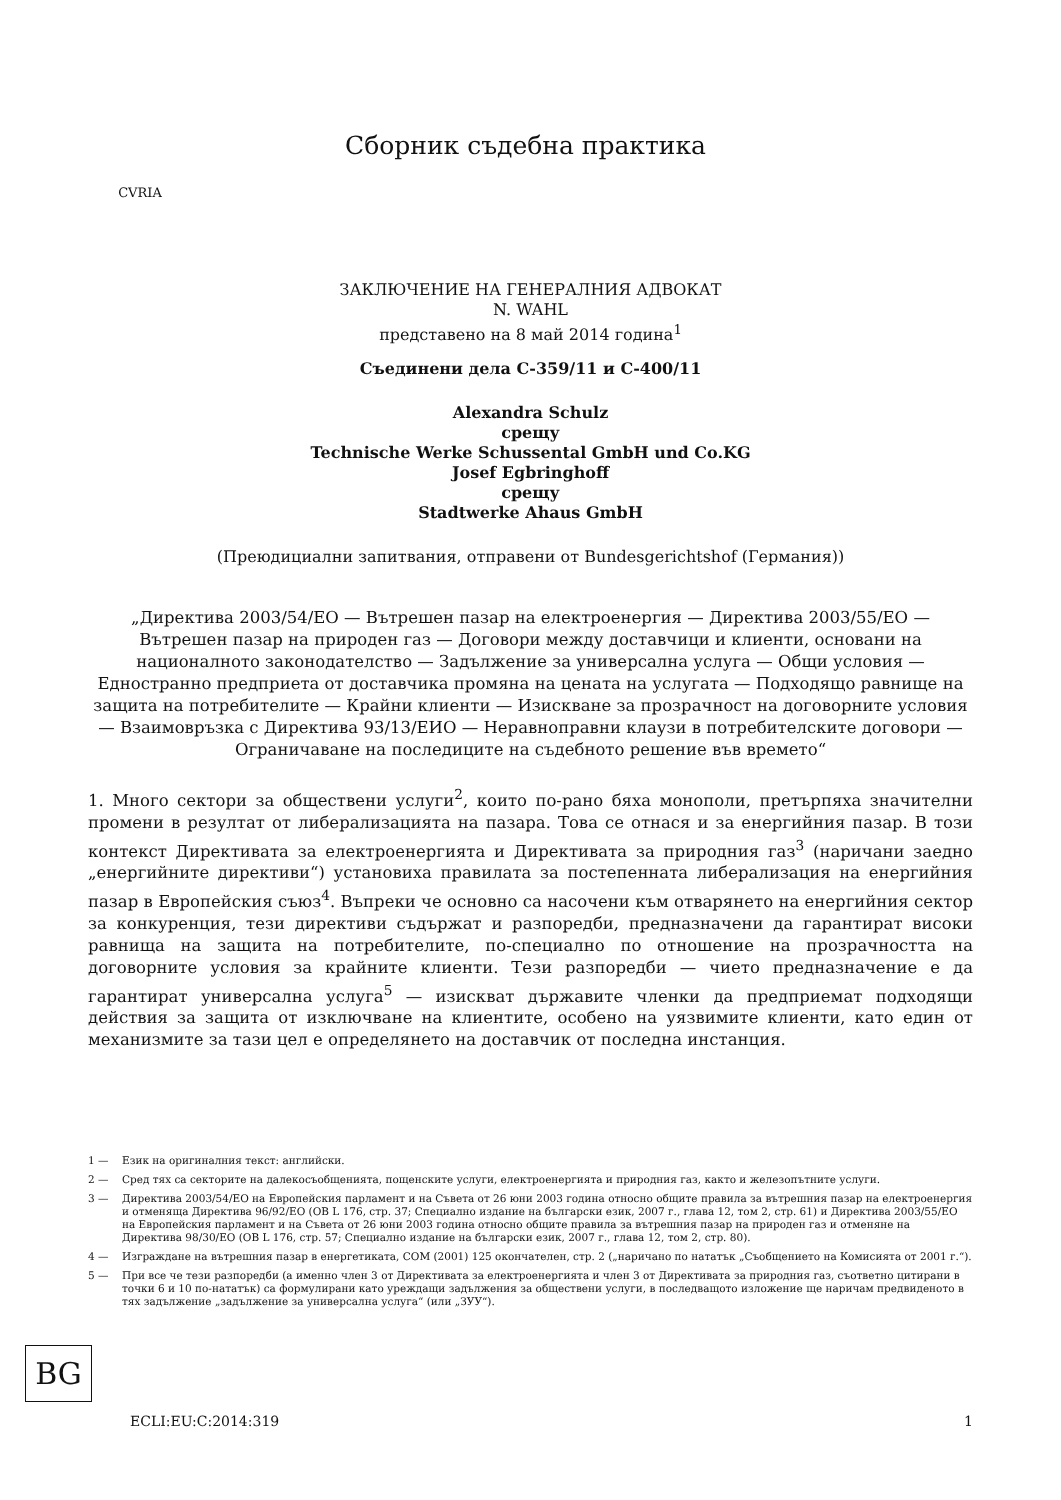CVRIA
Сборник съдебна практика
ЗАКЛЮЧЕНИЕ НА ГЕНЕРАЛНИЯ АДВОКАТ
N. WAHL
представено на 8 май 2014 година<sup>1</sup>
Съединени дела C-359/11 и C-400/11
Alexandra Schulz
срещу
Technische Werke Schussental GmbH und Co.KG
Josef Egbringhoff
срещу
Stadtwerke Ahaus GmbH
(Преюдициални запитвания, отправени от Bundesgerichtshof (Германия))
„Директива 2003/54/ЕО — Вътрешен пазар на електроенергия — Директива 2003/55/ЕО — Вътрешен пазар на природен газ — Договори между доставчици и клиенти, основани на националното законодателство — Задължение за универсална услуга — Общи условия — Едностранно предприета от доставчика промяна на цената на услугата — Подходящо равнище на защита на потребителите — Крайни клиенти — Изискване за прозрачност на договорните условия — Взаимовръзка с Директива 93/13/ЕИО — Неравноправни клаузи в потребителските договори — Ограничаване на последиците на съдебното решение във времето“
1. Много сектори за обществени услуги<sup>2</sup>, които по-рано бяха монополи, претърпяха значителни промени в резултат от либерализацията на пазара. Това се отнася и за енергийния пазар. В този контекст Директивата за електроенергията и Директивата за природния газ<sup>3</sup> (наричани заедно „енергийните директиви“) установиха правилата за постепенната либерализация на енергийния пазар в Европейския съюз<sup>4</sup>. Въпреки че основно са насочени към отварянето на енергийния сектор за конкуренция, тези директиви съдържат и разпоредби, предназначени да гарантират високи равнища на защита на потребителите, по-специално по отношение на прозрачността на договорните условия за крайните клиенти. Тези разпоредби — чието предназначение е да гарантират универсална услуга<sup>5</sup> — изискват държавите членки да предприемат подходящи действия за защита от изключване на клиентите, особено на уязвимите клиенти, като един от механизмите за тази цел е определянето на доставчик от последна инстанция.
1 — Език на оригиналния текст: английски.
2 — Сред тях са секторите на далекосъобщенията, пощенските услуги, електроенергията и природния газ, както и железопътните услуги.
3 — Директива 2003/54/ЕО на Европейския парламент и на Съвета от 26 юни 2003 година относно общите правила за вътрешния пазар на електроенергия и отменяща Директива 96/92/ЕО (ОВ L 176, стр. 37; Специално издание на български език, 2007 г., глава 12, том 2, стр. 61) и Директива 2003/55/ЕО на Европейския парламент и на Съвета от 26 юни 2003 година относно общите правила за вътрешния пазар на природен газ и отменяне на Директива 98/30/ЕО (ОВ L 176, стр. 57; Специално издание на български език, 2007 г., глава 12, том 2, стр. 80).
4 — Изграждане на вътрешния пазар в енергетиката, COM (2001) 125 окончателен, стр. 2 („наричано по нататък „Съобщението на Комисията от 2001 г.“).
5 — При все че тези разпоредби (а именно член 3 от Директивата за електроенергията и член 3 от Директивата за природния газ, съответно цитирани в точки 6 и 10 по-нататък) са формулирани като уреждащи задължения за обществени услуги, в последващото изложение ще наричам предвиденото в тях задължение „задължение за универсална услуга“ (или „ЗУУ“).
BG
ECLI:EU:C:2014:319 1